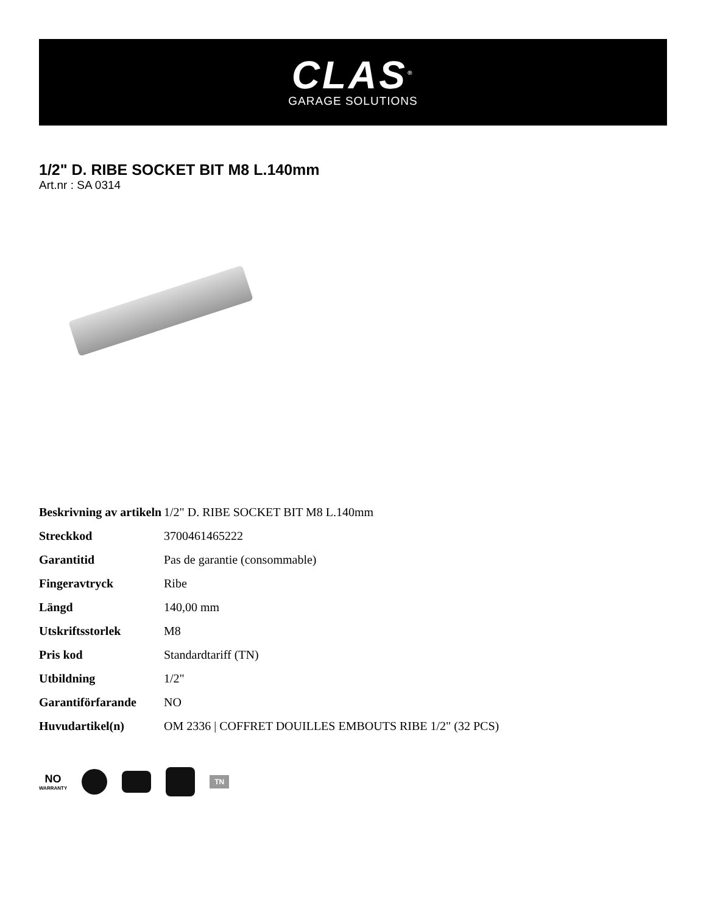CLAS<sup>®</sup>
GARAGE SOLUTIONS
1/2" D. RIBE SOCKET BIT M8 L.140mm
Art.nr : SA 0314
| Beskrivning av artikeln | 1/2" D. RIBE SOCKET BIT M8 L.140mm |
| Streckkod | 3700461465222 |
| Garantitid | Pas de garantie (consommable) |
| Fingeravtryck | Ribe |
| Längd | 140,00 mm |
| Utskriftsstorlek | M8 |
| Pris kod | Standardtariff (TN) |
| Utbildning | 1/2" |
| Garantiförfarande | NO |
| Huvudartikel(n) | OM 2336 / COFFRET DOUILLES EMBOUTS RIBE 1/2" (32 PCS) |
NO
WARRANTY
TN